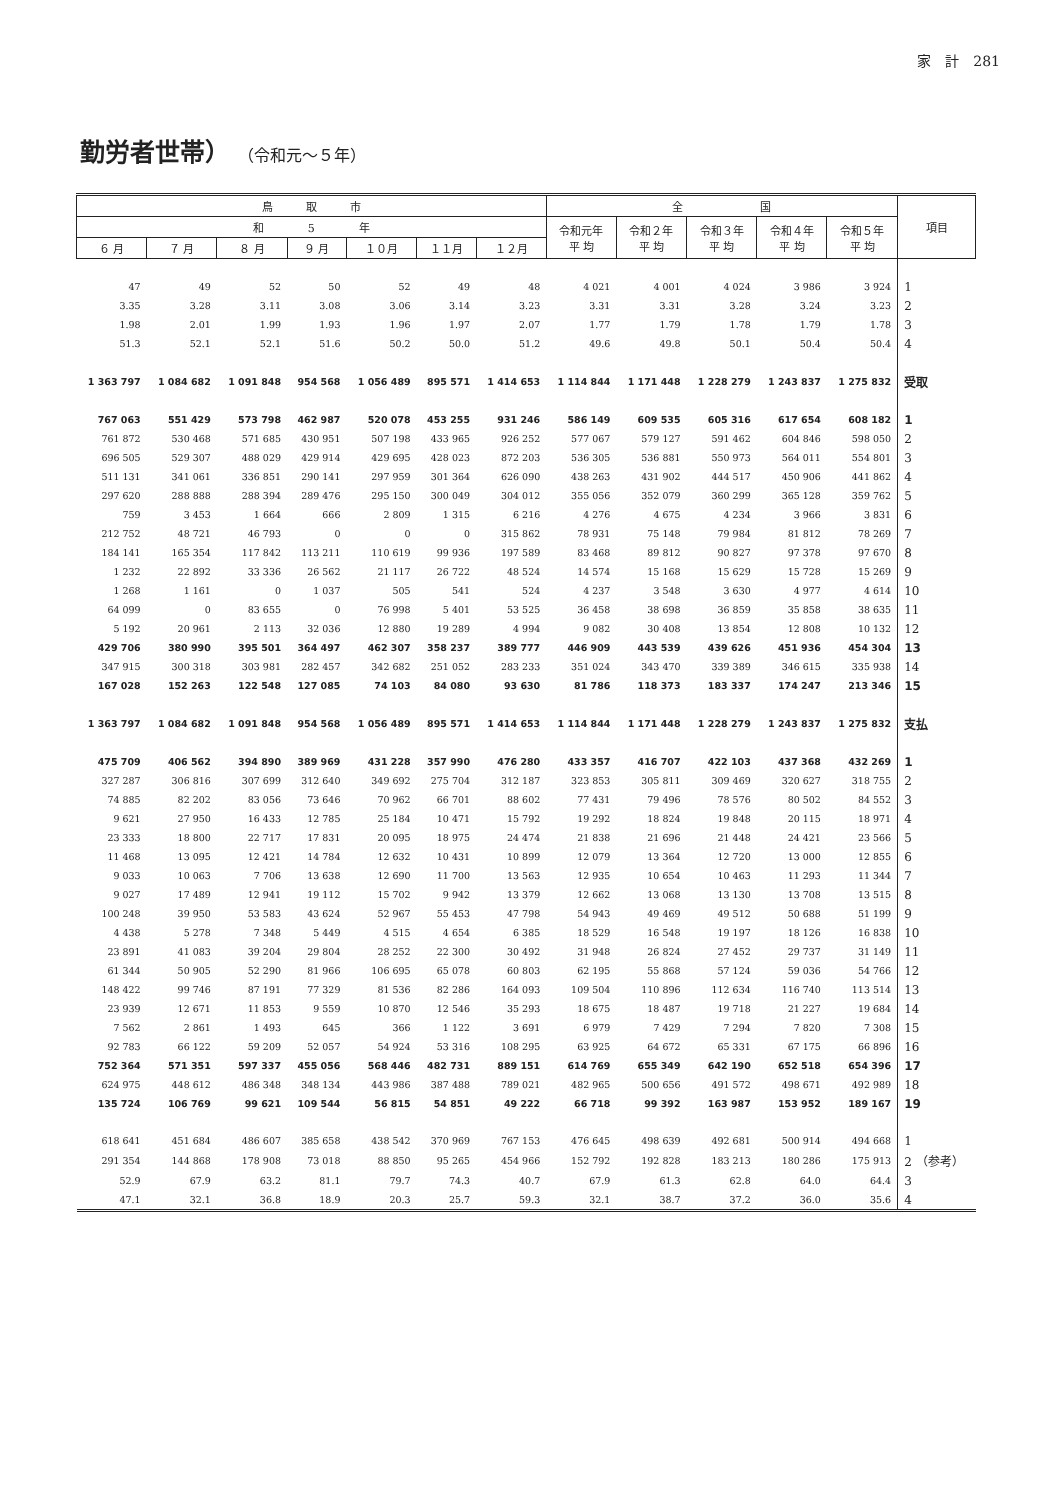家　計　281
勤労者世帯） （令和元～５年）
| 鳥 取 市 | | | | | | | 全 国 | | | | | 項目 |
| --- | --- | --- | --- | --- | --- | --- | --- | --- | --- | --- | --- | --- |
| 和 5 年 | | | | | | | 令和元年 平 均 | 令和２年 平 均 | 令和３年 平 均 | 令和４年 平 均 | 令和５年 平 均 | |
| ６ 月 | ７ 月 | ８ 月 | ９ 月 | １０月 | １１月 | １２月 | | | | | | |
| 47 | 49 | 52 | 50 | 52 | 49 | 48 | 4 021 | 4 001 | 4 024 | 3 986 | 3 924 | 1 |
| 3.35 | 3.28 | 3.11 | 3.08 | 3.06 | 3.14 | 3.23 | 3.31 | 3.31 | 3.28 | 3.24 | 3.23 | 2 |
| 1.98 | 2.01 | 1.99 | 1.93 | 1.96 | 1.97 | 2.07 | 1.77 | 1.79 | 1.78 | 1.79 | 1.78 | 3 |
| 51.3 | 52.1 | 52.1 | 51.6 | 50.2 | 50.0 | 51.2 | 49.6 | 49.8 | 50.1 | 50.4 | 50.4 | 4 |
| 1 363 797 | 1 084 682 | 1 091 848 | 954 568 | 1 056 489 | 895 571 | 1 414 653 | 1 114 844 | 1 171 448 | 1 228 279 | 1 243 837 | 1 275 832 | 受取 |
| 767 063 | 551 429 | 573 798 | 462 987 | 520 078 | 453 255 | 931 246 | 586 149 | 609 535 | 605 316 | 617 654 | 608 182 | 1 |
| 761 872 | 530 468 | 571 685 | 430 951 | 507 198 | 433 965 | 926 252 | 577 067 | 579 127 | 591 462 | 604 846 | 598 050 | 2 |
| 696 505 | 529 307 | 488 029 | 429 914 | 429 695 | 428 023 | 872 203 | 536 305 | 536 881 | 550 973 | 564 011 | 554 801 | 3 |
| 511 131 | 341 061 | 336 851 | 290 141 | 297 959 | 301 364 | 626 090 | 438 263 | 431 902 | 444 517 | 450 906 | 441 862 | 4 |
| 297 620 | 288 888 | 288 394 | 289 476 | 295 150 | 300 049 | 304 012 | 355 056 | 352 079 | 360 299 | 365 128 | 359 762 | 5 |
| 759 | 3 453 | 1 664 | 666 | 2 809 | 1 315 | 6 216 | 4 276 | 4 675 | 4 234 | 3 966 | 3 831 | 6 |
| 212 752 | 48 721 | 46 793 | 0 | 0 | 0 | 315 862 | 78 931 | 75 148 | 79 984 | 81 812 | 78 269 | 7 |
| 184 141 | 165 354 | 117 842 | 113 211 | 110 619 | 99 936 | 197 589 | 83 468 | 89 812 | 90 827 | 97 378 | 97 670 | 8 |
| 1 232 | 22 892 | 33 336 | 26 562 | 21 117 | 26 722 | 48 524 | 14 574 | 15 168 | 15 629 | 15 728 | 15 269 | 9 |
| 1 268 | 1 161 | 0 | 1 037 | 505 | 541 | 524 | 4 237 | 3 548 | 3 630 | 4 977 | 4 614 | 10 |
| 64 099 | 0 | 83 655 | 0 | 76 998 | 5 401 | 53 525 | 36 458 | 38 698 | 36 859 | 35 858 | 38 635 | 11 |
| 5 192 | 20 961 | 2 113 | 32 036 | 12 880 | 19 289 | 4 994 | 9 082 | 30 408 | 13 854 | 12 808 | 10 132 | 12 |
| 429 706 | 380 990 | 395 501 | 364 497 | 462 307 | 358 237 | 389 777 | 446 909 | 443 539 | 439 626 | 451 936 | 454 304 | 13 |
| 347 915 | 300 318 | 303 981 | 282 457 | 342 682 | 251 052 | 283 233 | 351 024 | 343 470 | 339 389 | 346 615 | 335 938 | 14 |
| 167 028 | 152 263 | 122 548 | 127 085 | 74 103 | 84 080 | 93 630 | 81 786 | 118 373 | 183 337 | 174 247 | 213 346 | 15 |
| 1 363 797 | 1 084 682 | 1 091 848 | 954 568 | 1 056 489 | 895 571 | 1 414 653 | 1 114 844 | 1 171 448 | 1 228 279 | 1 243 837 | 1 275 832 | 支払 |
| 475 709 | 406 562 | 394 890 | 389 969 | 431 228 | 357 990 | 476 280 | 433 357 | 416 707 | 422 103 | 437 368 | 432 269 | 1 |
| 327 287 | 306 816 | 307 699 | 312 640 | 349 692 | 275 704 | 312 187 | 323 853 | 305 811 | 309 469 | 320 627 | 318 755 | 2 |
| 74 885 | 82 202 | 83 056 | 73 646 | 70 962 | 66 701 | 88 602 | 77 431 | 79 496 | 78 576 | 80 502 | 84 552 | 3 |
| 9 621 | 27 950 | 16 433 | 12 785 | 25 184 | 10 471 | 15 792 | 19 292 | 18 824 | 19 848 | 20 115 | 18 971 | 4 |
| 23 333 | 18 800 | 22 717 | 17 831 | 20 095 | 18 975 | 24 474 | 21 838 | 21 696 | 21 448 | 24 421 | 23 566 | 5 |
| 11 468 | 13 095 | 12 421 | 14 784 | 12 632 | 10 431 | 10 899 | 12 079 | 13 364 | 12 720 | 13 000 | 12 855 | 6 |
| 9 033 | 10 063 | 7 706 | 13 638 | 12 690 | 11 700 | 13 563 | 12 935 | 10 654 | 10 463 | 11 293 | 11 344 | 7 |
| 9 027 | 17 489 | 12 941 | 19 112 | 15 702 | 9 942 | 13 379 | 12 662 | 13 068 | 13 130 | 13 708 | 13 515 | 8 |
| 100 248 | 39 950 | 53 583 | 43 624 | 52 967 | 55 453 | 47 798 | 54 943 | 49 469 | 49 512 | 50 688 | 51 199 | 9 |
| 4 438 | 5 278 | 7 348 | 5 449 | 4 515 | 4 654 | 6 385 | 18 529 | 16 548 | 19 197 | 18 126 | 16 838 | 10 |
| 23 891 | 41 083 | 39 204 | 29 804 | 28 252 | 22 300 | 30 492 | 31 948 | 26 824 | 27 452 | 29 737 | 31 149 | 11 |
| 61 344 | 50 905 | 52 290 | 81 966 | 106 695 | 65 078 | 60 803 | 62 195 | 55 868 | 57 124 | 59 036 | 54 766 | 12 |
| 148 422 | 99 746 | 87 191 | 77 329 | 81 536 | 82 286 | 164 093 | 109 504 | 110 896 | 112 634 | 116 740 | 113 514 | 13 |
| 23 939 | 12 671 | 11 853 | 9 559 | 10 870 | 12 546 | 35 293 | 18 675 | 18 487 | 19 718 | 21 227 | 19 684 | 14 |
| 7 562 | 2 861 | 1 493 | 645 | 366 | 1 122 | 3 691 | 6 979 | 7 429 | 7 294 | 7 820 | 7 308 | 15 |
| 92 783 | 66 122 | 59 209 | 52 057 | 54 924 | 53 316 | 108 295 | 63 925 | 64 672 | 65 331 | 67 175 | 66 896 | 16 |
| 752 364 | 571 351 | 597 337 | 455 056 | 568 446 | 482 731 | 889 151 | 614 769 | 655 349 | 642 190 | 652 518 | 654 396 | 17 |
| 624 975 | 448 612 | 486 348 | 348 134 | 443 986 | 387 488 | 789 021 | 482 965 | 500 656 | 491 572 | 498 671 | 492 989 | 18 |
| 135 724 | 106 769 | 99 621 | 109 544 | 56 815 | 54 851 | 49 222 | 66 718 | 99 392 | 163 987 | 153 952 | 189 167 | 19 |
| 618 641 | 451 684 | 486 607 | 385 658 | 438 542 | 370 969 | 767 153 | 476 645 | 498 639 | 492 681 | 500 914 | 494 668 | 1 |
| 291 354 | 144 868 | 178 908 | 73 018 | 88 850 | 95 265 | 454 966 | 152 792 | 192 828 | 183 213 | 180 286 | 175 913 | 2 （参考） |
| 52.9 | 67.9 | 63.2 | 81.1 | 79.7 | 74.3 | 40.7 | 67.9 | 61.3 | 62.8 | 64.0 | 64.4 | 3 |
| 47.1 | 32.1 | 36.8 | 18.9 | 20.3 | 25.7 | 59.3 | 32.1 | 38.7 | 37.2 | 36.0 | 35.6 | 4 |